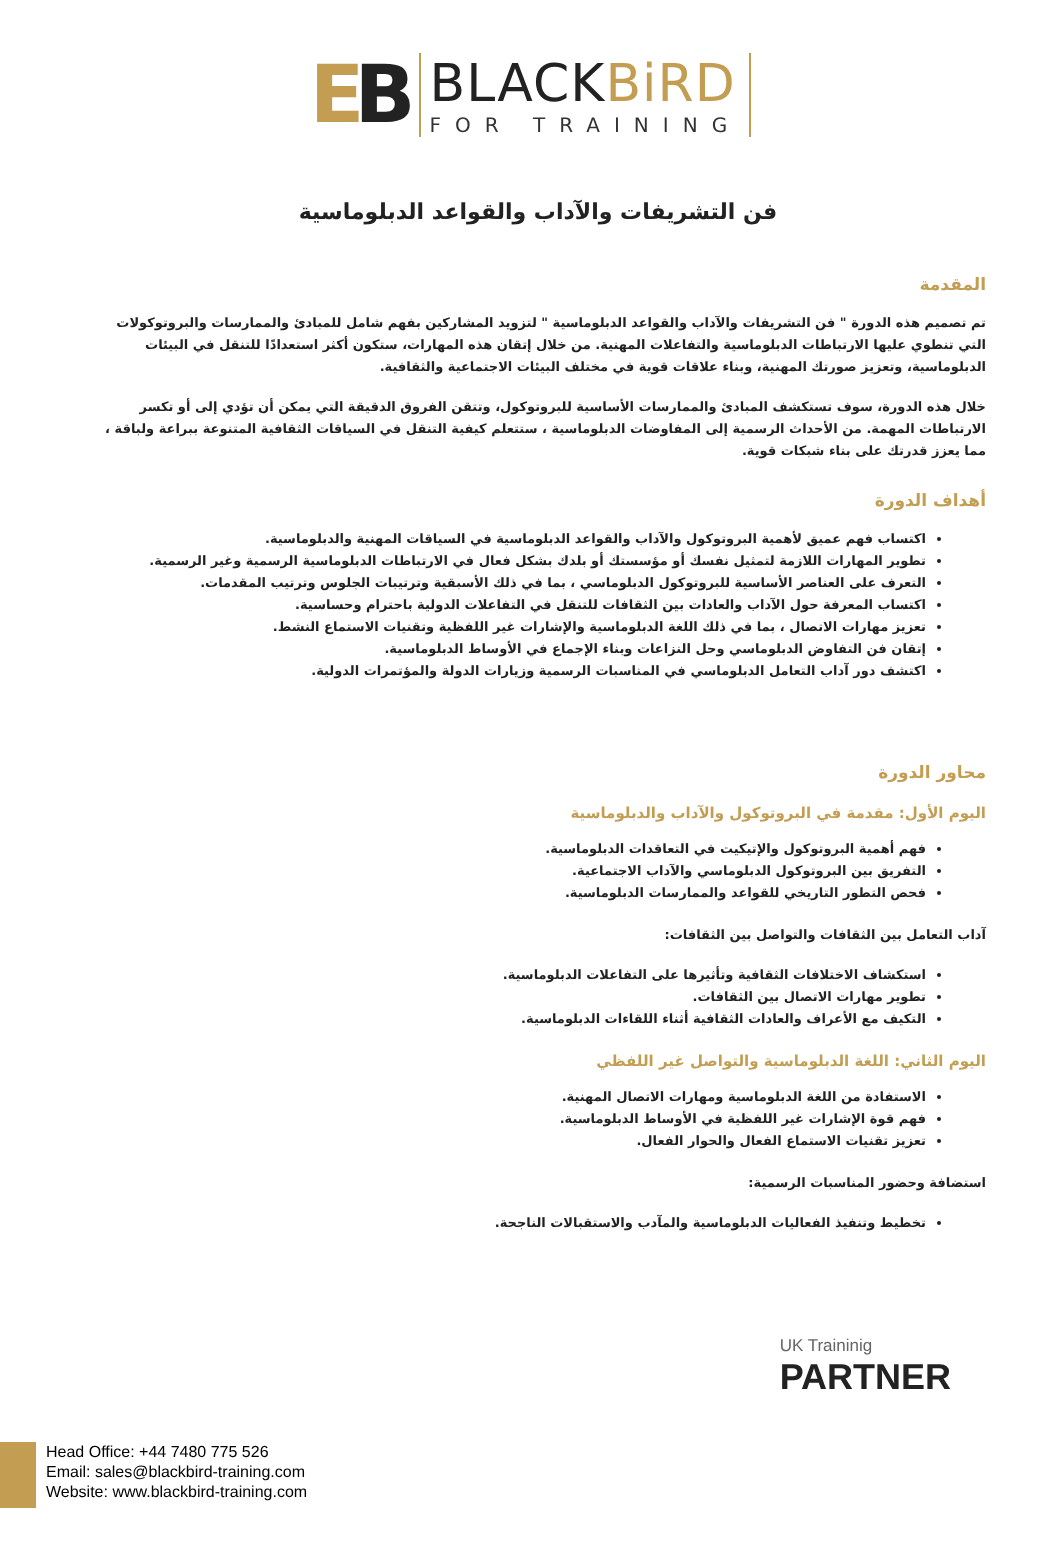EB
BLACKBiRD
FOR TRAINING
فن التشريفات والآداب والقواعد الدبلوماسية
المقدمة
تم تصميم هذه الدورة " فن التشريفات والآداب والقواعد الدبلوماسية " لتزويد المشاركين بفهم شامل للمبادئ والممارسات والبروتوكولات التي تنطوي عليها الارتباطات الدبلوماسية والتفاعلات المهنية. من خلال إتقان هذه المهارات، ستكون أكثر استعدادًا للتنقل في البيئات الدبلوماسية، وتعزيز صورتك المهنية، وبناء علاقات قوية في مختلف البيئات الاجتماعية والثقافية.
خلال هذه الدورة، سوف تستكشف المبادئ والممارسات الأساسية للبروتوكول، وتتقن الفروق الدقيقة التي يمكن أن تؤدي إلى أو تكسر الارتباطات المهمة. من الأحداث الرسمية إلى المفاوضات الدبلوماسية ، ستتعلم كيفية التنقل في السياقات الثقافية المتنوعة ببراعة ولباقة ، مما يعزز قدرتك على بناء شبكات قوية.
أهداف الدورة
اكتساب فهم عميق لأهمية البروتوكول والآداب والقواعد الدبلوماسية في السياقات المهنية والدبلوماسية.
تطوير المهارات اللازمة لتمثيل نفسك أو مؤسستك أو بلدك بشكل فعال في الارتباطات الدبلوماسية الرسمية وغير الرسمية.
التعرف على العناصر الأساسية للبروتوكول الدبلوماسي ، بما في ذلك الأسبقية وترتيبات الجلوس وترتيب المقدمات.
اكتساب المعرفة حول الآداب والعادات بين الثقافات للتنقل في التفاعلات الدولية باحترام وحساسية.
تعزيز مهارات الاتصال ، بما في ذلك اللغة الدبلوماسية والإشارات غير اللفظية وتقنيات الاستماع النشط.
إتقان فن التفاوض الدبلوماسي وحل النزاعات وبناء الإجماع في الأوساط الدبلوماسية.
اكتشف دور آداب التعامل الدبلوماسي في المناسبات الرسمية وزيارات الدولة والمؤتمرات الدولية.
محاور الدورة
اليوم الأول: مقدمة في البروتوكول والآداب والدبلوماسية
فهم أهمية البروتوكول والإتيكيت في التعاقدات الدبلوماسية.
التفريق بين البروتوكول الدبلوماسي والآداب الاجتماعية.
فحص التطور التاريخي للقواعد والممارسات الدبلوماسية.
آداب التعامل بين الثقافات والتواصل بين الثقافات:
استكشاف الاختلافات الثقافية وتأثيرها على التفاعلات الدبلوماسية.
تطوير مهارات الاتصال بين الثقافات.
التكيف مع الأعراف والعادات الثقافية أثناء اللقاءات الدبلوماسية.
اليوم الثاني: اللغة الدبلوماسية والتواصل غير اللفظي
الاستفادة من اللغة الدبلوماسية ومهارات الاتصال المهنية.
فهم قوة الإشارات غير اللفظية في الأوساط الدبلوماسية.
تعزيز تقنيات الاستماع الفعال والحوار الفعال.
استضافة وحضور المناسبات الرسمية:
تخطيط وتنفيذ الفعاليات الدبلوماسية والمآدب والاستقبالات الناجحة.
UK Traininig
PARTNER
Head Office: +44 7480 775 526
Email: sales@blackbird-training.com
Website: www.blackbird-training.com